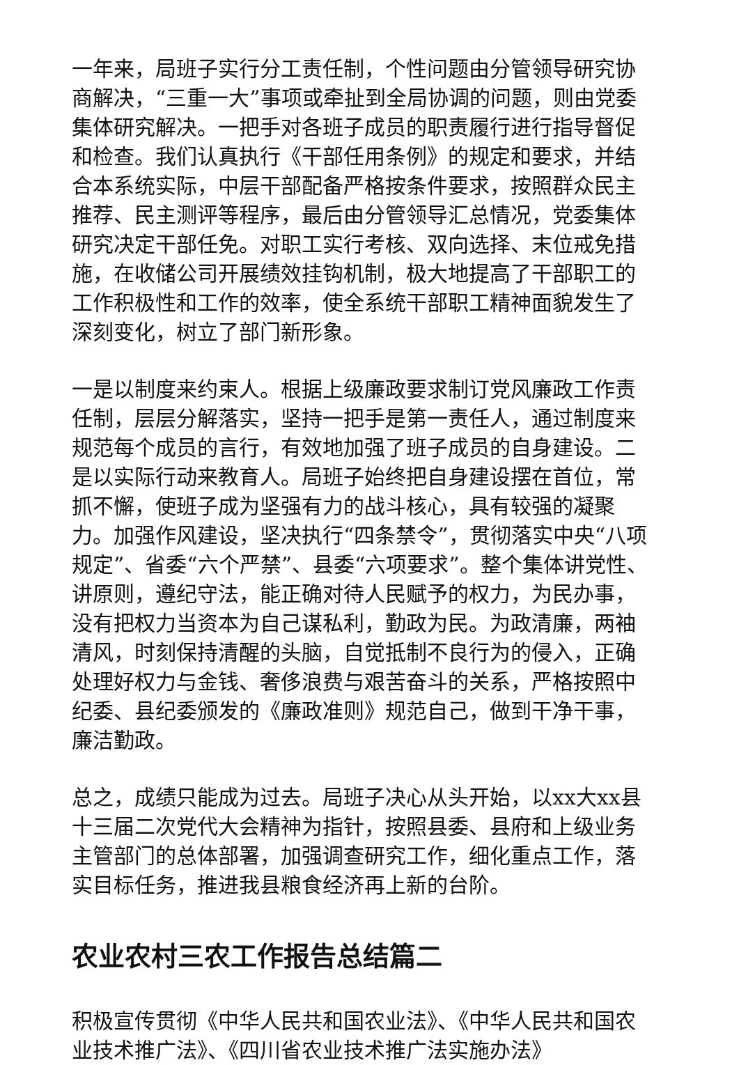一年来，局班子实行分工责任制，个性问题由分管领导研究协商解决，“三重一大”事项或牵扯到全局协调的问题，则由党委集体研究解决。一把手对各班子成员的职责履行进行指导督促和检查。我们认真执行《干部任用条例》的规定和要求，并结合本系统实际，中层干部配备严格按条件要求，按照群众民主推荐、民主测评等程序，最后由分管领导汇总情况，党委集体研究决定干部任免。对职工实行考核、双向选择、末位戒免措施，在收储公司开展绩效挂钩机制，极大地提高了干部职工的工作积极性和工作的效率，使全系统干部职工精神面貌发生了深刻变化，树立了部门新形象。
一是以制度来约束人。根据上级廉政要求制订党风廉政工作责任制，层层分解落实，坚持一把手是第一责任人，通过制度来规范每个成员的言行，有效地加强了班子成员的自身建设。二是以实际行动来教育人。局班子始终把自身建设摆在首位，常抓不懈，使班子成为坚强有力的战斗核心，具有较强的凝聚力。加强作风建设，坚决执行“四条禁令”，贯彻落实中央“八项规定”、省委“六个严禁”、县委“六项要求”。整个集体讲党性、讲原则，遵纪守法，能正确对待人民赋予的权力，为民办事，没有把权力当资本为自己谋私利，勤政为民。为政清廉，两袖清风，时刻保持清醒的头脑，自觉抵制不良行为的侵入，正确处理好权力与金钱、奢侈浪费与艰苦奋斗的关系，严格按照中纪委、县纪委颁发的《廉政准则》规范自己，做到干净干事，廉洁勤政。
总之，成绩只能成为过去。局班子决心从头开始，以xx大xx县十三届二次党代大会精神为指针，按照县委、县府和上级业务主管部门的总体部署，加强调查研究工作，细化重点工作，落实目标任务，推进我县粮食经济再上新的台阶。
农业农村三农工作报告总结篇二
积极宣传贯彻《中华人民共和国农业法》、《中华人民共和国农业技术推广法》、《四川省农业技术推广法实施办法》